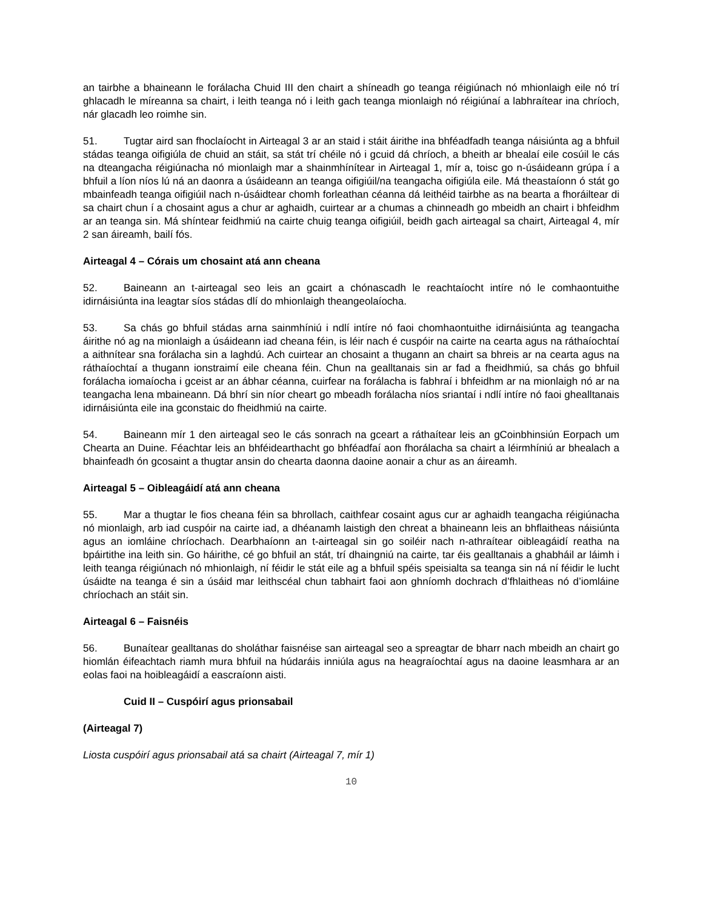an tairbhe a bhaineann le forálacha Chuid III den chairt a shíneadh go teanga réigiúnach nó mhionlaigh eile nó trí ghlacadh le míreanna sa chairt, i leith teanga nó i leith gach teanga mionlaigh nó réigiúnaí a labhraítear ina chríoch, nár glacadh leo roimhe sin.
51. Tugtar aird san fhoclaíocht in Airteagal 3 ar an staid i stáit áirithe ina bhféadfadh teanga náisiúnta ag a bhfuil stádas teanga oifigiúla de chuid an stáit, sa stát trí chéile nó i gcuid dá chríoch, a bheith ar bhealaí eile cosúil le cás na dteangacha réigiúnacha nó mionlaigh mar a shainmhínítear in Airteagal 1, mír a, toisc go n-úsáideann grúpa í a bhfuil a líon níos lú ná an daonra a úsáideann an teanga oifigiúil/na teangacha oifigiúla eile. Má theastaíonn ó stát go mbainfeadh teanga oifigiúil nach n-úsáidtear chomh forleathan céanna dá leithéid tairbhe as na bearta a fhoráiltear di sa chairt chun í a chosaint agus a chur ar aghaidh, cuirtear ar a chumas a chinneadh go mbeidh an chairt i bhfeidhm ar an teanga sin. Má shíntear feidhmiú na cairte chuig teanga oifigiúil, beidh gach airteagal sa chairt, Airteagal 4, mír 2 san áireamh, bailí fós.
Airteagal 4 – Córais um chosaint atá ann cheana
52. Baineann an t-airteagal seo leis an gcairt a chónascadh le reachtaíocht intíre nó le comhaontuithe idirnáisiúnta ina leagtar síos stádas dlí do mhionlaigh theangeolaíocha.
53. Sa chás go bhfuil stádas arna sainmhíniú i ndlí intíre nó faoi chomhaontuithe idirnáisiúnta ag teangacha áirithe nó ag na mionlaigh a úsáideann iad cheana féin, is léir nach é cuspóir na cairte na cearta agus na ráthaíochtaí a aithnítear sna forálacha sin a laghdú. Ach cuirtear an chosaint a thugann an chairt sa bhreis ar na cearta agus na ráthaíochtaí a thugann ionstraimí eile cheana féin. Chun na gealltanais sin ar fad a fheidhmiú, sa chás go bhfuil forálacha iomaíocha i gceist ar an ábhar céanna, cuirfear na forálacha is fabhraí i bhfeidhm ar na mionlaigh nó ar na teangacha lena mbaineann. Dá bhrí sin níor cheart go mbeadh forálacha níos sriantaí i ndlí intíre nó faoi ghealltanais idirnáisiúnta eile ina gconstaic do fheidhmiú na cairte.
54. Baineann mír 1 den airteagal seo le cás sonrach na gceart a ráthaítear leis an gCoinbhinsiún Eorpach um Chearta an Duine. Féachtar leis an bhféidearthacht go bhféadfaí aon fhorálacha sa chairt a léirmhíniú ar bhealach a bhainfeadh ón gcosaint a thugtar ansin do chearta daonna daoine aonair a chur as an áireamh.
Airteagal 5 – Oibleagáidí atá ann cheana
55. Mar a thugtar le fios cheana féin sa bhrollach, caithfear cosaint agus cur ar aghaidh teangacha réigiúnacha nó mionlaigh, arb iad cuspóir na cairte iad, a dhéanamh laistigh den chreat a bhaineann leis an bhflaitheas náisiúnta agus an iomláine chríochach. Dearbhaíonn an t-airteagal sin go soiléir nach n-athraítear oibleagáidí reatha na bpáirtithe ina leith sin. Go háirithe, cé go bhfuil an stát, trí dhaingniú na cairte, tar éis gealltanais a ghabháil ar láimh i leith teanga réigiúnach nó mhionlaigh, ní féidir le stát eile ag a bhfuil spéis speisialta sa teanga sin ná ní féidir le lucht úsáidte na teanga é sin a úsáid mar leithscéal chun tabhairt faoi aon ghníomh dochrach d’fhlaitheas nó d’iomláine chríochach an stáit sin.
Airteagal 6 – Faisnéis
56. Bunaítear gealltanas do sholáthar faisnéise san airteagal seo a spreagtar de bharr nach mbeidh an chairt go hiomlán éifeachtach riamh mura bhfuil na húdaráis inniúla agus na heagraíochtaí agus na daoine leasmhara ar an eolas faoi na hoibleagáidí a eascraíonn aisti.
Cuid II – Cuspóirí agus prionsabail
(Airteagal 7)
Liosta cuspóirí agus prionsabail atá sa chairt (Airteagal 7, mír 1)
10